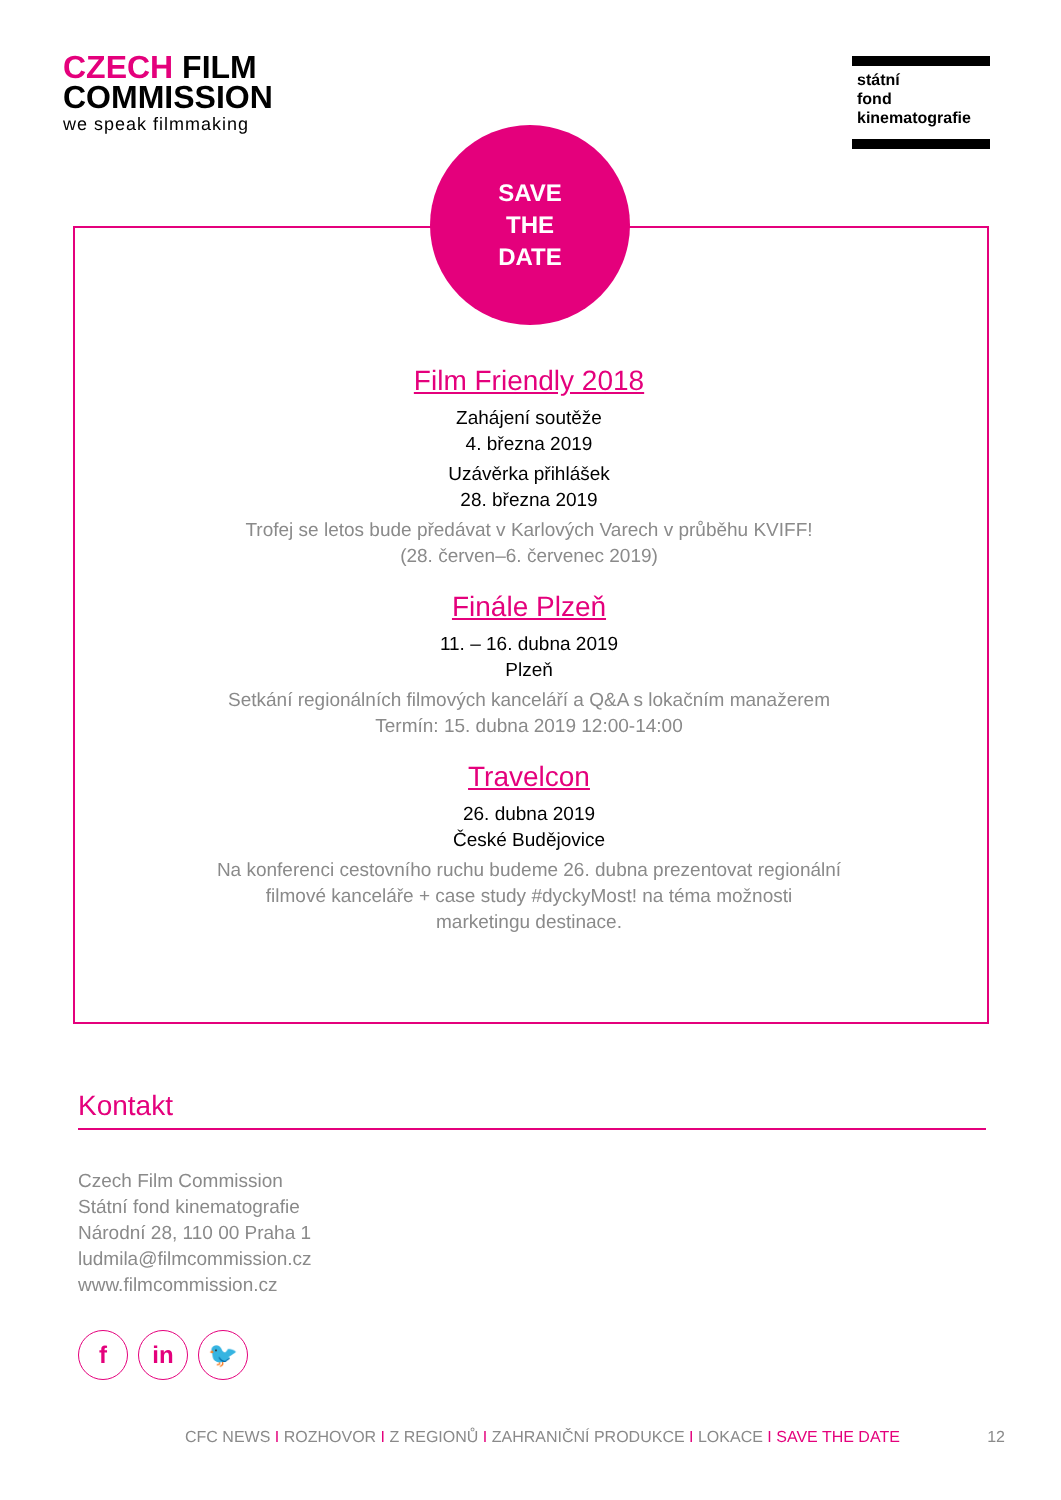CZECH FILM
COMMISSION
we speak filmmaking
státní
fond
kinematografie
SAVE
THE
DATE
Film Friendly 2018
Zahájení soutěže
4. března 2019
Uzávěrka přihlášek
28. března 2019
Trofej se letos bude předávat v Karlových Varech v průběhu KVIFF!
(28. červen–6. červenec 2019)
Finále Plzeň
11. – 16. dubna 2019
Plzeň
Setkání regionálních filmových kanceláří a Q&A s lokačním manažerem
Termín: 15. dubna 2019 12:00-14:00
Travelcon
26. dubna 2019
České Budějovice
Na konferenci cestovního ruchu budeme 26. dubna prezentovat regionální
filmové kanceláře + case study #dyckyMost! na téma možnosti
marketingu destinace.
Kontakt
Czech Film Commission
Státní fond kinematografie
Národní 28, 110 00 Praha 1
ludmila@filmcommission.cz
www.filmcommission.cz
fin 🐦
CFC NEWS I ROZHOVOR I Z REGIONŮ I ZAHRANIČNÍ PRODUKCE I LOKACE I SAVE THE DATE 12